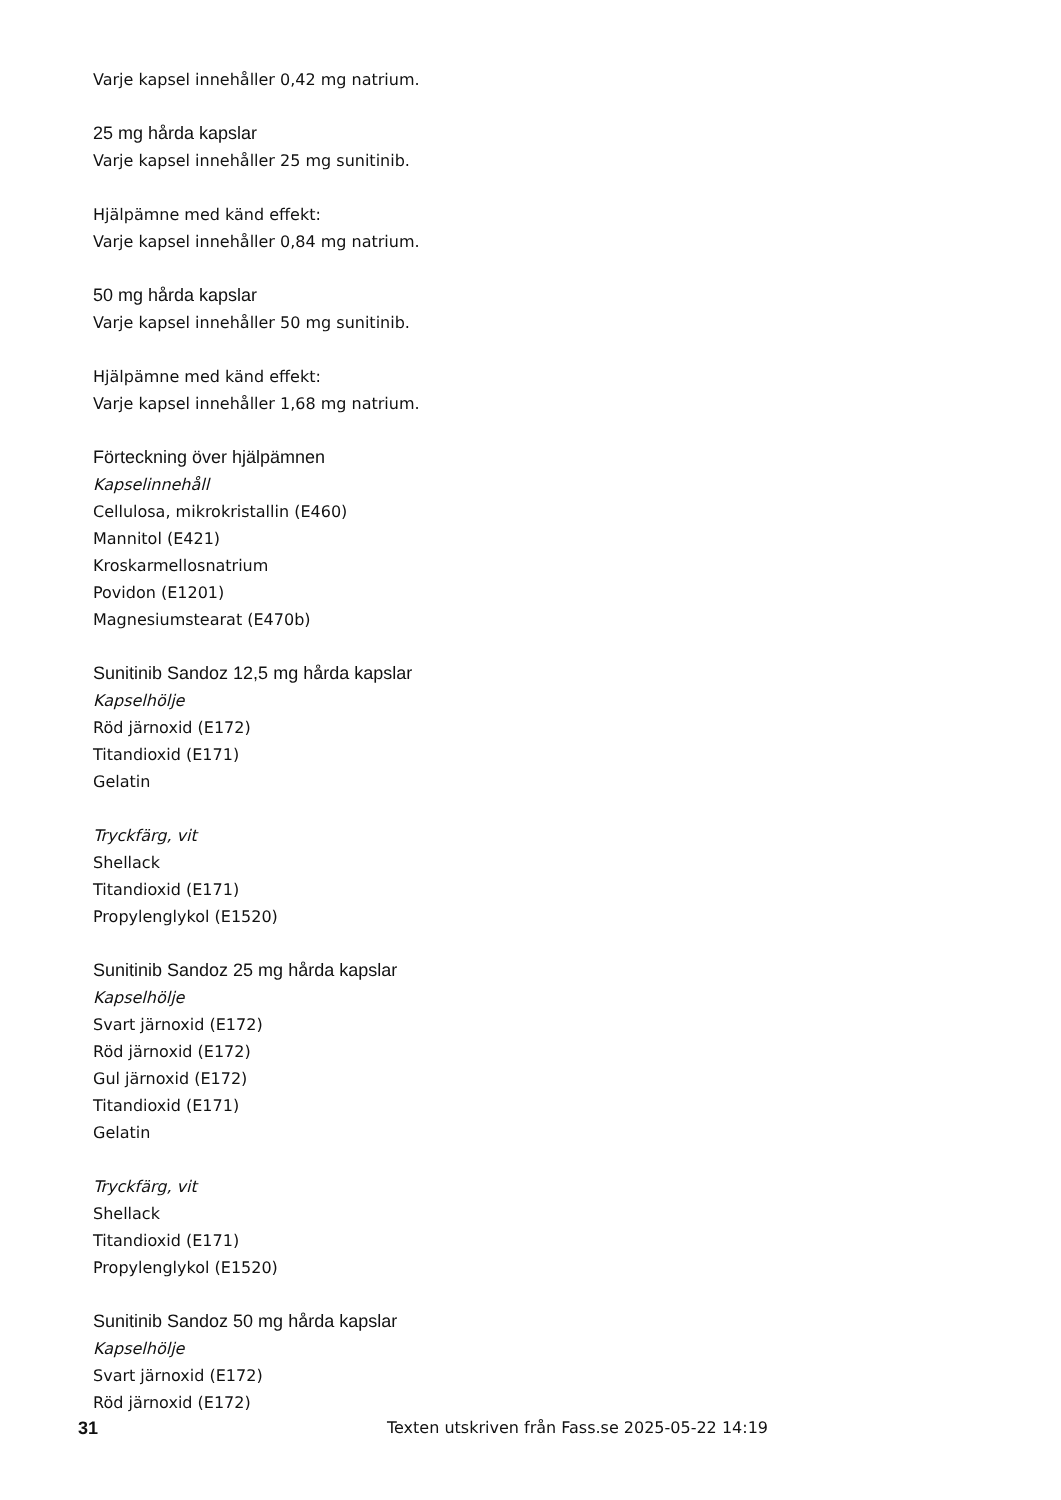Varje kapsel innehåller 0,42 mg natrium.
25 mg hårda kapslar
Varje kapsel innehåller 25 mg sunitinib.
Hjälpämne med känd effekt:
Varje kapsel innehåller 0,84 mg natrium.
50 mg hårda kapslar
Varje kapsel innehåller 50 mg sunitinib.
Hjälpämne med känd effekt:
Varje kapsel innehåller 1,68 mg natrium.
Förteckning över hjälpämnen
Kapselinnehåll
Cellulosa, mikrokristallin (E460)
Mannitol (E421)
Kroskarmellosnatrium
Povidon (E1201)
Magnesiumstearat (E470b)
Sunitinib Sandoz 12,5 mg hårda kapslar
Kapselhölje
Röd järnoxid (E172)
Titandioxid (E171)
Gelatin
Tryckfärg, vit
Shellack
Titandioxid (E171)
Propylenglykol (E1520)
Sunitinib Sandoz 25 mg hårda kapslar
Kapselhölje
Svart järnoxid (E172)
Röd järnoxid (E172)
Gul järnoxid (E172)
Titandioxid (E171)
Gelatin
Tryckfärg, vit
Shellack
Titandioxid (E171)
Propylenglykol (E1520)
Sunitinib Sandoz 50 mg hårda kapslar
Kapselhölje
Svart järnoxid (E172)
Röd järnoxid (E172)
31 Texten utskriven från Fass.se 2025-05-22 14:19